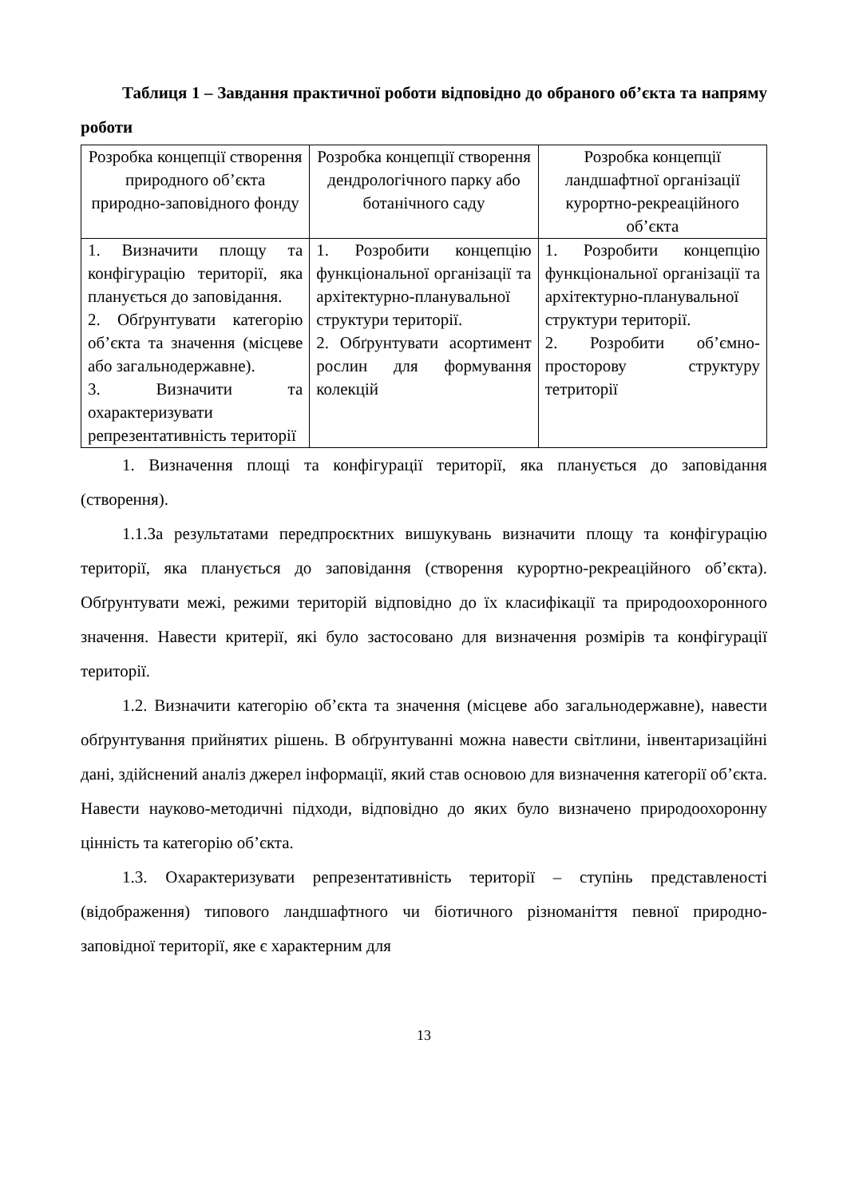Таблиця 1 – Завдання практичної роботи відповідно до обраного об’єкта та напряму роботи
| Розробка концепції створення природного об’єкта природно-заповідного фонду | Розробка концепції створення дендрологічного парку або ботанічного саду | Розробка концепції ландшафтної організації курортно-рекреаційного об’єкта |
| 1. Визначити площу та конфігурацію території, яка планується до заповідання. 2. Обґрунтувати категорію об’єкта та значення (місцеве або загальнодержавне). 3. Визначити та охарактеризувати репрезентативність території | 1. Розробити концепцію функціональної організації та архітектурно-планувальної структури території. 2. Обґрунтувати асортимент рослин для формування колекцій | 1. Розробити концепцію функціональної організації та архітектурно-планувальної структури території. 2. Розробити об’ємно-просторову структуру тетриторії |
1. Визначення площі та конфігурації території, яка планується до заповідання (створення).
1.1.За результатами передпроєктних вишукувань визначити площу та конфігурацію території, яка планується до заповідання (створення курортно-рекреаційного об’єкта). Обґрунтувати межі, режими територій відповідно до їх класифікації та природоохоронного значення. Навести критерії, які було застосовано для визначення розмірів та конфігурації території.
1.2. Визначити категорію об’єкта та значення (місцеве або загальнодержавне), навести обґрунтування прийнятих рішень. В обґрунтуванні можна навести світлини, інвентаризаційні дані, здійснений аналіз джерел інформації, який став основою для визначення категорії об’єкта. Навести науково-методичні підходи, відповідно до яких було визначено природоохоронну цінність та категорію об’єкта.
1.3. Охарактеризувати репрезентативність території – ступінь представленості (відображення) типового ландшафтного чи біотичного різноманіття певної природно-заповідної території, яке є характерним для
13